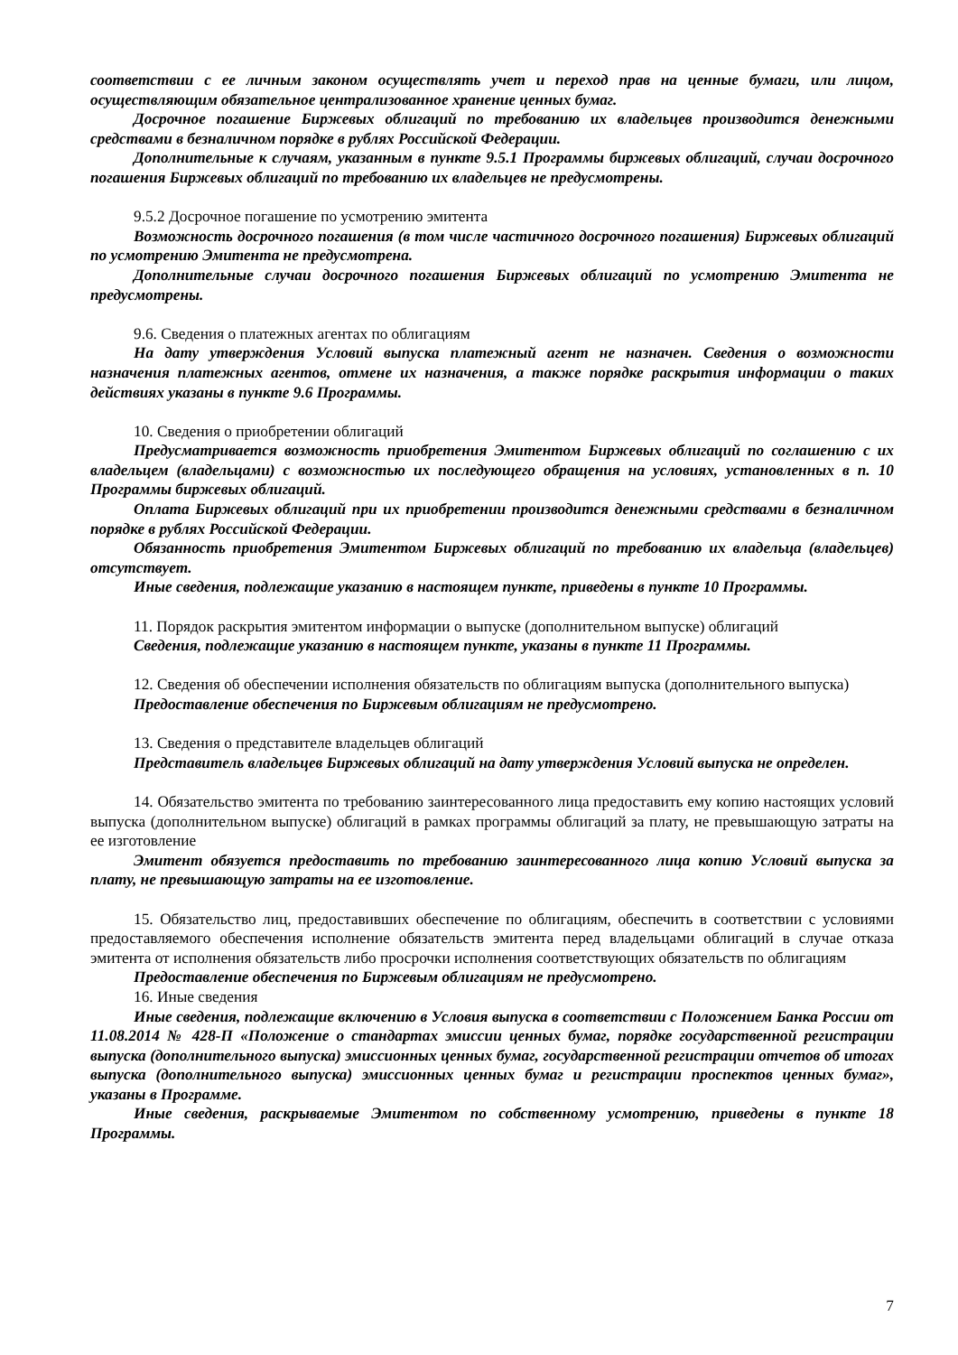соответствии с ее личным законом осуществлять учет и переход прав на ценные бумаги, или лицом, осуществляющим обязательное централизованное хранение ценных бумаг.
Досрочное погашение Биржевых облигаций по требованию их владельцев производится денежными средствами в безналичном порядке в рублях Российской Федерации.
Дополнительные к случаям, указанным в пункте 9.5.1 Программы биржевых облигаций, случаи досрочного погашения Биржевых облигаций по требованию их владельцев не предусмотрены.
9.5.2 Досрочное погашение по усмотрению эмитента
Возможность досрочного погашения (в том числе частичного досрочного погашения) Биржевых облигаций по усмотрению Эмитента не предусмотрена.
Дополнительные случаи досрочного погашения Биржевых облигаций по усмотрению Эмитента не предусмотрены.
9.6. Сведения о платежных агентах по облигациям
На дату утверждения Условий выпуска платежный агент не назначен. Сведения о возможности назначения платежных агентов, отмене их назначения, а также порядке раскрытия информации о таких действиях указаны в пункте 9.6 Программы.
10. Сведения о приобретении облигаций
Предусматривается возможность приобретения Эмитентом Биржевых облигаций по соглашению с их владельцем (владельцами) с возможностью их последующего обращения на условиях, установленных в п. 10 Программы биржевых облигаций.
Оплата Биржевых облигаций при их приобретении производится денежными средствами в безналичном порядке в рублях Российской Федерации.
Обязанность приобретения Эмитентом Биржевых облигаций по требованию их владельца (владельцев) отсутствует.
Иные сведения, подлежащие указанию в настоящем пункте, приведены в пункте 10 Программы.
11. Порядок раскрытия эмитентом информации о выпуске (дополнительном выпуске) облигаций
Сведения, подлежащие указанию в настоящем пункте, указаны в пункте 11 Программы.
12. Сведения об обеспечении исполнения обязательств по облигациям выпуска (дополнительного выпуска)
Предоставление обеспечения по Биржевым облигациям не предусмотрено.
13. Сведения о представителе владельцев облигаций
Представитель владельцев Биржевых облигаций на дату утверждения Условий выпуска не определен.
14. Обязательство эмитента по требованию заинтересованного лица предоставить ему копию настоящих условий выпуска (дополнительном выпуске) облигаций в рамках программы облигаций за плату, не превышающую затраты на ее изготовление
Эмитент обязуется предоставить по требованию заинтересованного лица копию Условий выпуска за плату, не превышающую затраты на ее изготовление.
15. Обязательство лиц, предоставивших обеспечение по облигациям, обеспечить в соответствии с условиями предоставляемого обеспечения исполнение обязательств эмитента перед владельцами облигаций в случае отказа эмитента от исполнения обязательств либо просрочки исполнения соответствующих обязательств по облигациям
Предоставление обеспечения по Биржевым облигациям не предусмотрено.
16. Иные сведения
Иные сведения, подлежащие включению в Условия выпуска в соответствии с Положением Банка России от 11.08.2014 № 428-П «Положение о стандартах эмиссии ценных бумаг, порядке государственной регистрации выпуска (дополнительного выпуска) эмиссионных ценных бумаг, государственной регистрации отчетов об итогах выпуска (дополнительного выпуска) эмиссионных ценных бумаг и регистрации проспектов ценных бумаг», указаны в Программе.
Иные сведения, раскрываемые Эмитентом по собственному усмотрению, приведены в пункте 18 Программы.
7